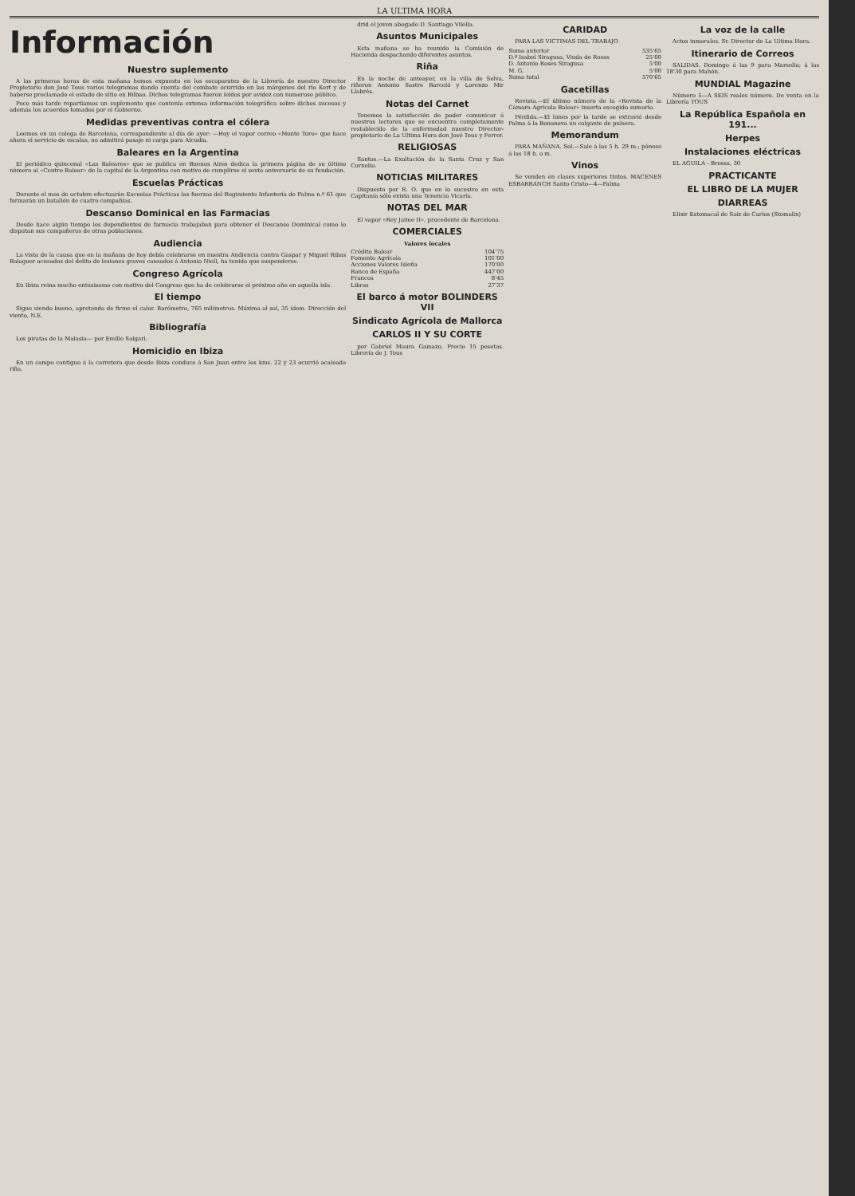LA ULTIMA HORA
Información
Nuestro suplemento
A las primeras horas de esta mañana hemos expuesto en los escaparates de la Librería de nuestro Director Propietario don José Tous varios telegramas dando cuenta del combate ocurrido en las márgenes del río Kert y de haberse proclamado el estado de sitio en Bilbao. Dichos telegramas fueron leídos por avidez con numeroso público.
Poco más tarde repartíamos un suplemento que contenía extensa información telegráfica sobre dichos sucesos y además los acuerdos tomados por el Gobierno.
Medidas preventivas contra el cólera
Leemos en un colega de Barcelona, correspondiente al día de ayer: —Hoy el vapor correo «Monte Toro» que hace ahora el servicio de escalas, no admitirá pasaje ni carga para Alcudia.
Baleares en la Argentina
El periódico quincenal «Las Baleares» que se publica en Buenos Aires dedica la primera página de su último número al «Centro Balear» de la capital de la Argentina con motivo de cumplirse el sexto aniversario de su fundación.
Escuelas Prácticas
Durante el mes de octubre efectuarán Escuelas Prácticas las fuerzas del Regimiento Infantería de Palma n.º 61 que formarán un batallón de cuatro compañías.
Descanso Dominical en las Farmacias
Desde hace algún tiempo los dependientes de farmacia trabajaban para obtener el Descanso Dominical como lo disputan sus compañeros de otras poblaciones.
Audiencia
La vista de la causa que en la mañana de hoy debía celebrarse en nuestra Audiencia contra Gaspar y Miguel Ribas Balaguer acusados del delito de lesiones graves causados á Antonio Niell, ha tenido que suspenderse.
Congreso Agrícola
En Ibiza reina mucho entusiasmo con motivo del Congreso que ha de celebrarse el próximo año en aquella isla.
El tiempo
Sigue siendo bueno, apretando de firme el calor. Barómetro, 765 milímetros. Máxima al sol, 35 ídem. Dirección del viento, N.E.
Bibliografía
Los piratas de la Malasia— por Emilio Salgari.
Homicidio en Ibiza
En un campo contiguo á la carretera que desde Ibiza conduce á San Juan entre los kms. 22 y 23 ocurrió acaloada riña.
drid el joven abogado D. Santiago Vilella.
Asuntos Municipales
Esta mañana se ha reunido la Comisión de Hacienda despachando diferentes asuntos.
Riña
En la noche de anteayer, en la villa de Selva, riñeron Antonio Sastre Barceló y Lorenzo Mir Llabrés.
Notas del Carnet
Tenemos la satisfacción de poder comunicar á nuestros lectores que se encuentra completamente restablecido de la enfermedad nuestro Director-propietario de La Ultima Hora don José Tous y Ferrer.
RELIGIOSAS
Santos.—La Exaltación de la Santa Cruz y San Cornelio.
NOTICIAS MILITARES
Dispuesto por R. O. que en lo sucesivo en esta Capitanía sólo exista una Tenencia Vicaría.
NOTAS DEL MAR
El vapor «Rey Jaime II», procedente de Barcelona.
COMERCIALES
| Valores locales | |
| --- | --- |
| Crédito Balear | 104'75 |
| Fomento Agrícola | 101'00 |
| Acciones Valores Isleña | 170'00 |
| Banco de España | 447'00 |
| Francos | 8'45 |
| Libras | 27'37 |
El barco á motor BOLINDERS VII
Sindicato Agrícola de Mallorca
CARLOS II Y SU CORTE
por Gabriel Maura Gamazo. Precio 15 pesetas. Librería de J. Tous
CARIDAD
PARA LAS VICTIMAS DEL TRABAJO
| Suma anterior | 535'65 |
| D.ª Isabel Siragusa, Viuda de Roses | 25'00 |
| D. Antonio Roses Siragusa | 5'00 |
| M. G. | 5'00 |
| Suma total | 570'65 |
Gacetillas
Revista.—El último número de la «Revista de la Cámara Agrícola Balear» inserta escogido sumario.
Pérdida.—El lunes por la tarde se extravió desde Palma á la Bonanova un colgante de pulsera.
Memorandum
PARA MAÑANA. Sol.—Sale á las 5 h. 29 m.; pónese á las 18 h. o m.
Vinos
Se venden en clases superiores tintos. MACENES ESBARRANCH Santo Cristo—4—Palma
La voz de la calle
Actos inmorales. Sr. Director de La Ultima Hora.
Itinerario de Correos
SALIDAS. Domingo á las 9 para Marsella; á las 18'30 para Mahón.
MUNDIAL Magazine
Número 5—A SEIS reales número. De venta en la Librería TOUS
La República Española en 191...
Herpes
Instalaciones eléctricas
EL AGUILA - Brossa, 30
PRACTICANTE
EL LIBRO DE LA MUJER
DIARREAS
Elixir Estomacal de Saiz de Carlos (Stomalix)